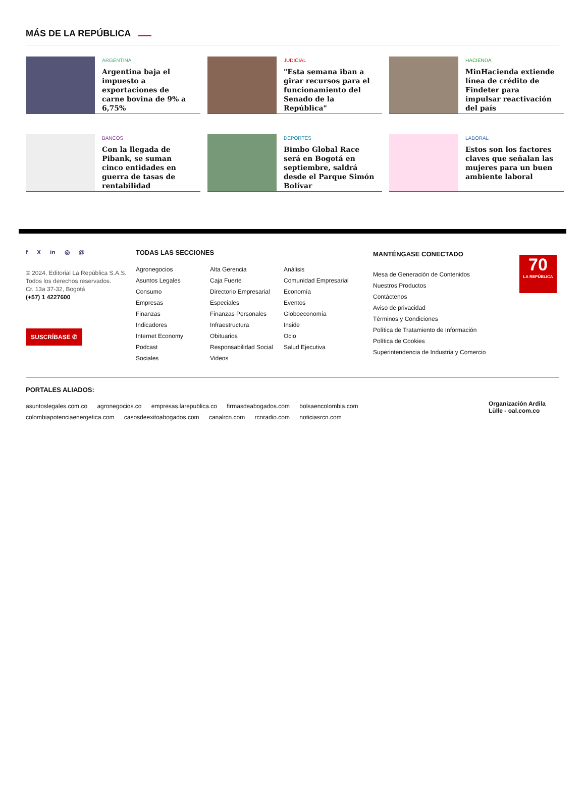MÁS DE LA REPÚBLICA
ARGENTINA
Argentina baja el impuesto a exportaciones de carne bovina de 9% a 6,75%
JUDICIAL
"Esta semana iban a girar recursos para el funcionamiento del Senado de la República"
HACIENDA
MinHacienda extiende línea de crédito de Findeter para impulsar reactivación del país
BANCOS
Con la llegada de Pibank, se suman cinco entidades en guerra de tasas de rentabilidad
DEPORTES
Bimbo Global Race será en Bogotá en septiembre, saldrá desde el Parque Simón Bolívar
LABORAL
Estos son los factores claves que señalan las mujeres para un buen ambiente laboral
f X in ◎ @
© 2024, Editorial La República S.A.S. Todos los derechos reservados.
Cr. 13a 37-32, Bogotá
(+57) 1 4227600
SUSCRÍBASE ✆
TODAS LAS SECCIONES
Agronegocios Alta Gerencia Análisis Asuntos Legales Caja Fuerte Comunidad Empresarial Consumo Directorio Empresarial Economía Empresas Especiales Eventos Finanzas Finanzas Personales Globoeconomía Indicadores Infraestructura Inside Internet Economy Obituarios Ocio Podcast Responsabilidad Social Salud Ejecutiva Sociales Videos
MANTÉNGASE CONECTADO
Mesa de Generación de Contenidos
Nuestros Productos
Contáctenos
Aviso de privacidad
Términos y Condiciones
Política de Tratamiento de Información
Política de Cookies
Superintendencia de Industria y Comercio
70
LA REPÚBLICA
PORTALES ALIADOS:
asuntoslegales.com.co agronegocios.co empresas.larepublica.co firmasdeabogados.com bolsaencolombia.com
colombiapotenciaenergetica.com casosdeexitoabogados.com canalrcn.com rcnradio.com noticiasrcn.com
Organización Ardila Lülle - oal.com.co